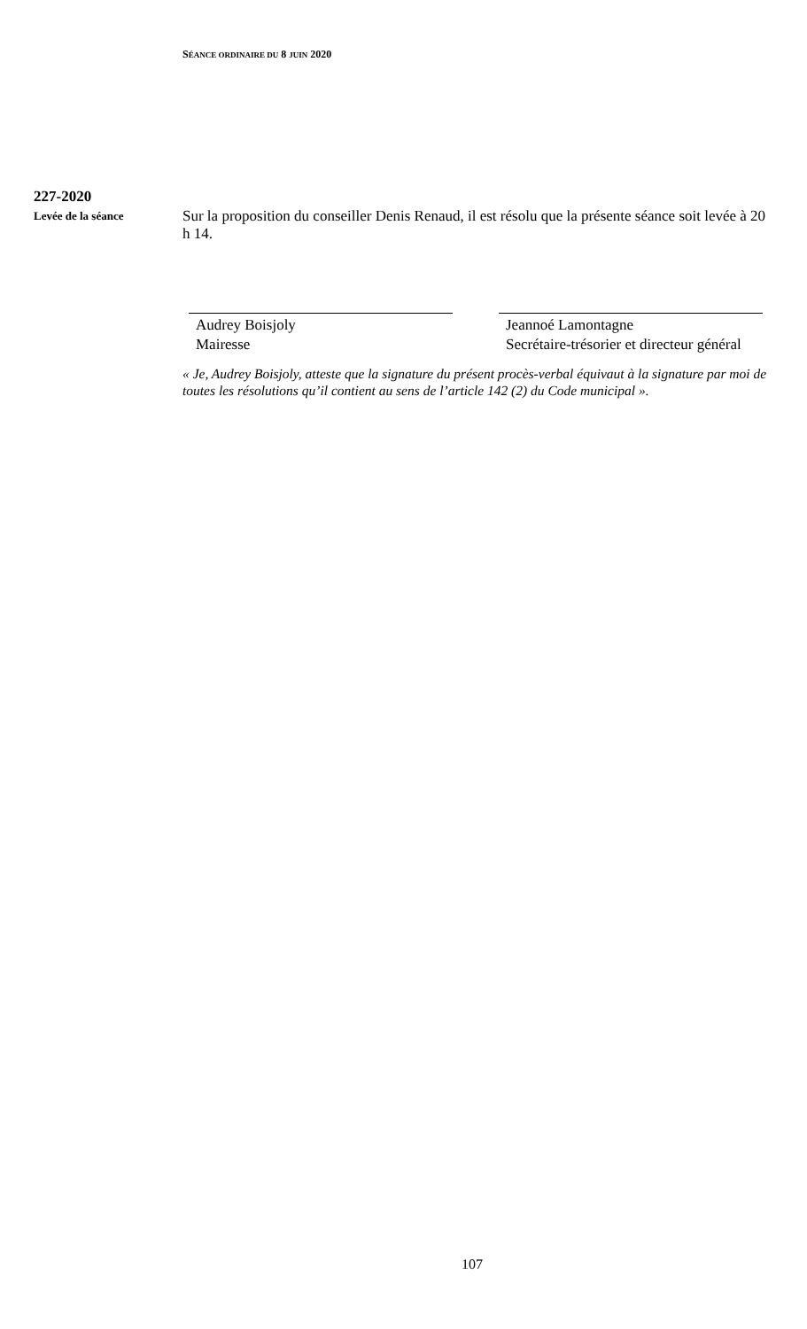SÉANCE ORDINAIRE DU 8 JUIN 2020
227-2020
Levée de la séance
Sur la proposition du conseiller Denis Renaud, il est résolu que la présente séance soit levée à 20 h 14.
Audrey Boisjoly
Mairesse
Jeannoé Lamontagne
Secrétaire-trésorier et directeur général
« Je, Audrey Boisjoly, atteste que la signature du présent procès-verbal équivaut à la signature par moi de toutes les résolutions qu’il contient au sens de l’article 142 (2) du Code municipal ».
107